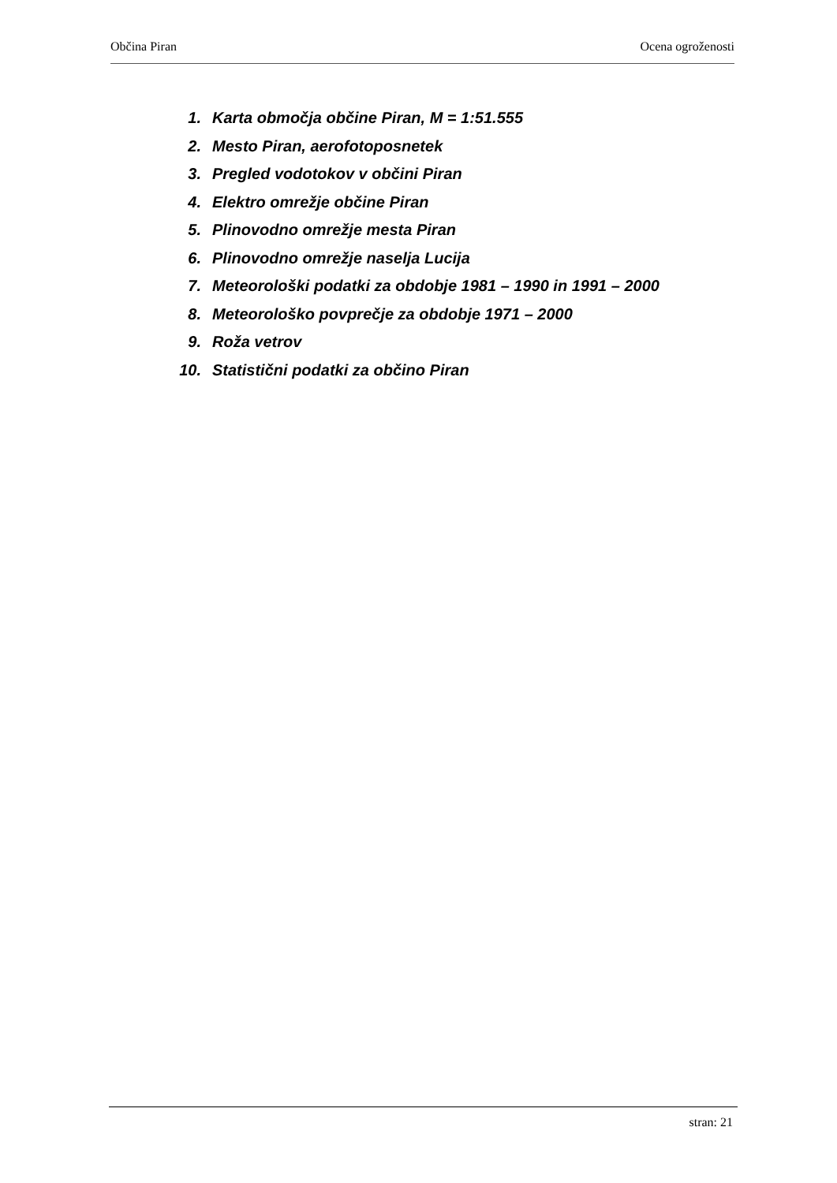Občina Piran Ocena ogroženosti
1. Karta območja občine Piran, M = 1:51.555
2. Mesto Piran, aerofotoposnetek
3. Pregled vodotokov v občini Piran
4. Elektro omrežje občine Piran
5. Plinovodno omrežje mesta Piran
6. Plinovodno omrežje naselja Lucija
7. Meteorološki podatki za obdobje 1981 – 1990 in 1991 – 2000
8. Meteorološko povprečje za obdobje 1971 – 2000
9. Roža vetrov
10. Statistični podatki za občino Piran
stran: 21